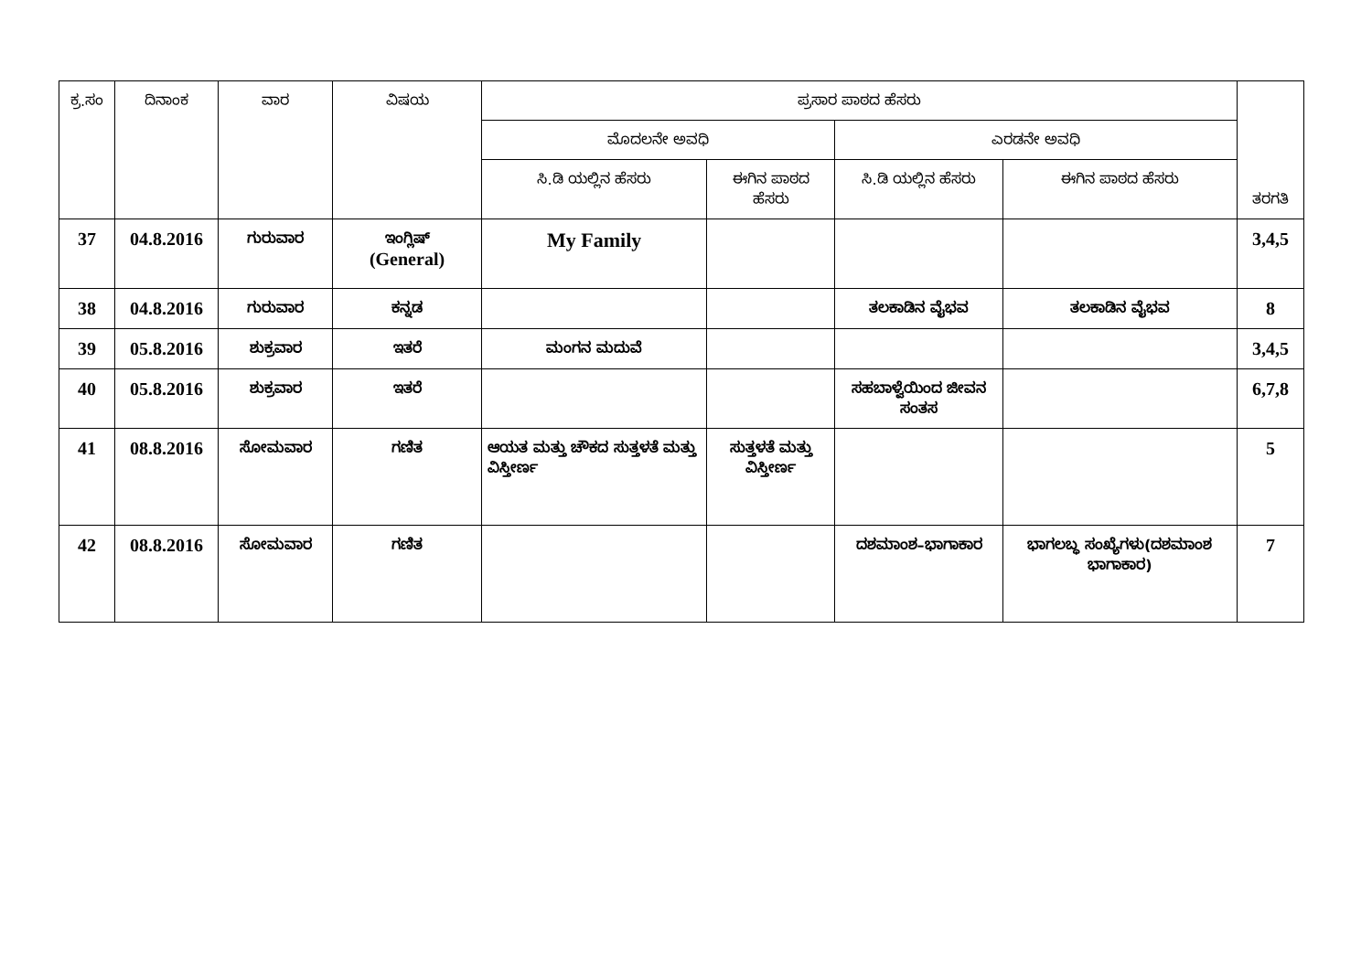| ಕ್ರ.ಸಂ | ದಿನಾಂಕ | ವಾರ | ವಿಷಯ | ಪ್ರಸಾರ ಪಾಠದ ಹೆಸರು | | | | ತರಗತಿ |
| --- | --- | --- | --- | --- | --- | --- | --- | --- |
| | | | | ಮೊದಲನೇ ಅವಧಿ | | ಎರಡನೇ ಅವಧಿ | | |
| | | | | ಸಿ.ಡಿ ಯಲ್ಲಿನ ಹೆಸರು | ಈಗಿನ ಪಾಠದ ಹೆಸರು | ಸಿ.ಡಿ ಯಲ್ಲಿನ ಹೆಸರು | ಈಗಿನ ಪಾಠದ ಹೆಸರು | |
| 37 | 04.8.2016 | ಗುರುವಾರ | ಇಂಗ್ಲಿಷ್ (General) | My Family | | | | 3,4,5 |
| 38 | 04.8.2016 | ಗುರುವಾರ | ಕನ್ನಡ | | | ತಲಕಾಡಿನ ವೈಭವ | ತಲಕಾಡಿನ ವೈಭವ | 8 |
| 39 | 05.8.2016 | ಶುಕ್ರವಾರ | ಇತರೆ | ಮಂಗನ ಮದುವೆ | | | | 3,4,5 |
| 40 | 05.8.2016 | ಶುಕ್ರವಾರ | ಇತರೆ | | | ಸಹಬಾಳ್ವೆಯಿಂದ ಜೀವನ ಸಂತಸ | | 6,7,8 |
| 41 | 08.8.2016 | ಸೋಮವಾರ | ಗಣಿತ | ಆಯತ ಮತ್ತು ಚೌಕದ ಸುತ್ತಳತೆ ಮತ್ತು ವಿಸ್ತೀರ್ಣ | ಸುತ್ತಳತೆ ಮತ್ತು ವಿಸ್ತೀರ್ಣ | | | 5 |
| 42 | 08.8.2016 | ಸೋಮವಾರ | ಗಣಿತ | | | ದಶಮಾಂಶ–ಭಾಗಾಕಾರ | ಭಾಗಲಬ್ಧ ಸಂಖ್ಯೆಗಳು(ದಶಮಾಂಶ ಭಾಗಾಕಾರ) | 7 |